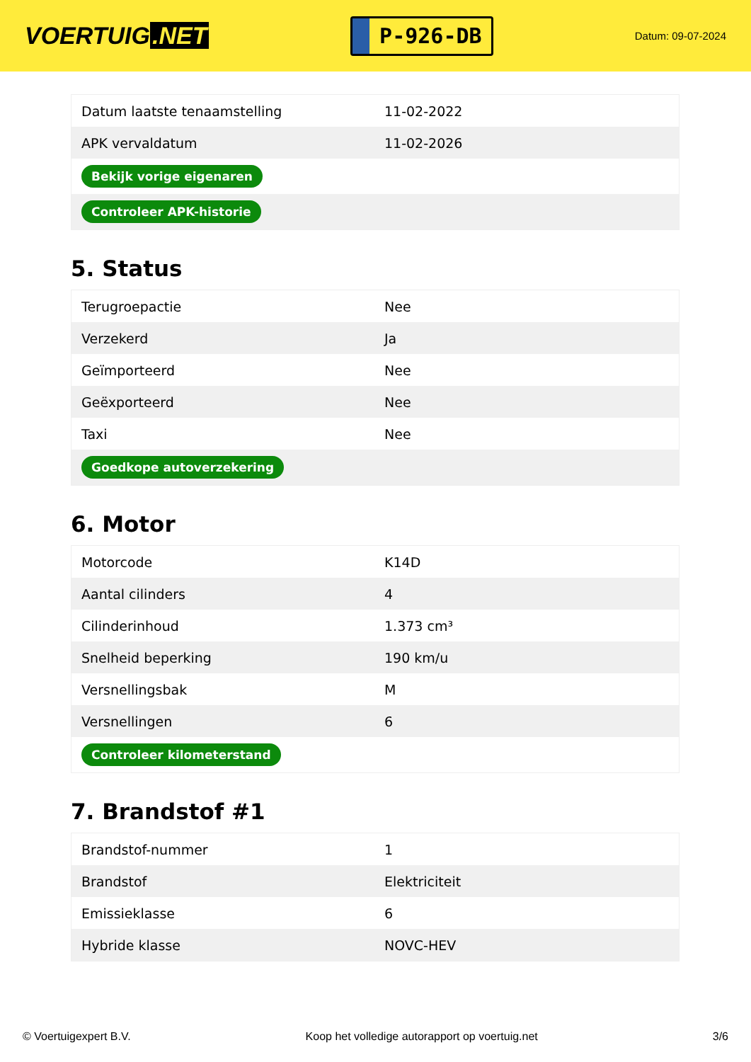VOERTUIG.NET
P-926-DB
Datum: 09-07-2024
| Datum laatste tenaamstelling | 11-02-2022 |
| APK vervaldatum | 11-02-2026 |
| Bekijk vorige eigenaren | |
| Controleer APK-historie | |
5. Status
| Terugroepactie | Nee |
| Verzekerd | Ja |
| Geïmporteerd | Nee |
| Geëxporteerd | Nee |
| Taxi | Nee |
| Goedkope autoverzekering | |
6. Motor
| Motorcode | K14D |
| Aantal cilinders | 4 |
| Cilinderinhoud | 1.373 cm³ |
| Snelheid beperking | 190 km/u |
| Versnellingsbak | M |
| Versnellingen | 6 |
| Controleer kilometerstand | |
7. Brandstof #1
| Brandstof-nummer | 1 |
| Brandstof | Elektriciteit |
| Emissieklasse | 6 |
| Hybride klasse | NOVC-HEV |
© Voertuigexpert B.V. Koop het volledige autorapport op voertuig.net 3/6